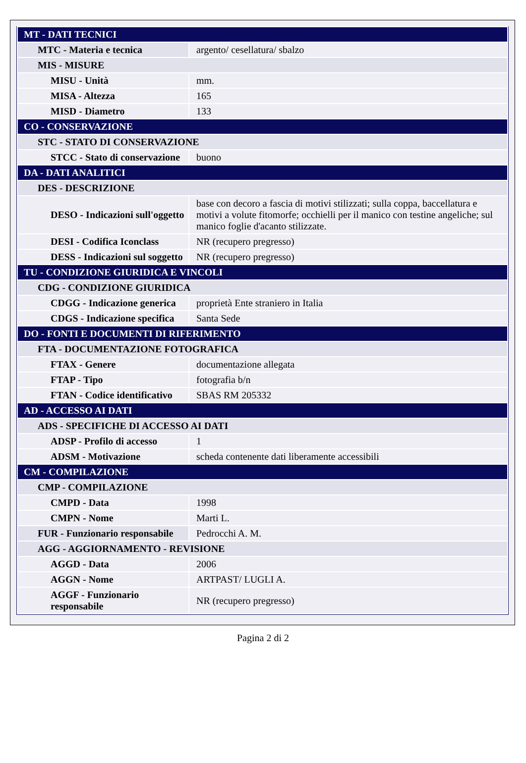| MT - DATI TECNICI | |
| MTC - Materia e tecnica | argento/ cesellatura/ sbalzo |
| MIS - MISURE | |
| MISU - Unità | mm. |
| MISA - Altezza | 165 |
| MISD - Diametro | 133 |
| CO - CONSERVAZIONE | |
| STC - STATO DI CONSERVAZIONE | |
| STCC - Stato di conservazione | buono |
| DA - DATI ANALITICI | |
| DES - DESCRIZIONE | |
| DESO - Indicazioni sull'oggetto | base con decoro a fascia di motivi stilizzati; sulla coppa, baccellatura e motivi a volute fitomorfe; occhielli per il manico con testine angeliche; sul manico foglie d'acanto stilizzate. |
| DESI - Codifica Iconclass | NR (recupero pregresso) |
| DESS - Indicazioni sul soggetto | NR (recupero pregresso) |
| TU - CONDIZIONE GIURIDICA E VINCOLI | |
| CDG - CONDIZIONE GIURIDICA | |
| CDGG - Indicazione generica | proprietà Ente straniero in Italia |
| CDGS - Indicazione specifica | Santa Sede |
| DO - FONTI E DOCUMENTI DI RIFERIMENTO | |
| FTA - DOCUMENTAZIONE FOTOGRAFICA | |
| FTAX - Genere | documentazione allegata |
| FTAP - Tipo | fotografia b/n |
| FTAN - Codice identificativo | SBAS RM 205332 |
| AD - ACCESSO AI DATI | |
| ADS - SPECIFICHE DI ACCESSO AI DATI | |
| ADSP - Profilo di accesso | 1 |
| ADSM - Motivazione | scheda contenente dati liberamente accessibili |
| CM - COMPILAZIONE | |
| CMP - COMPILAZIONE | |
| CMPD - Data | 1998 |
| CMPN - Nome | Marti L. |
| FUR - Funzionario responsabile | Pedrocchi A. M. |
| AGG - AGGIORNAMENTO - REVISIONE | |
| AGGD - Data | 2006 |
| AGGN - Nome | ARTPAST/ LUGLI A. |
| AGGF - Funzionario responsabile | NR (recupero pregresso) |
Pagina 2 di 2